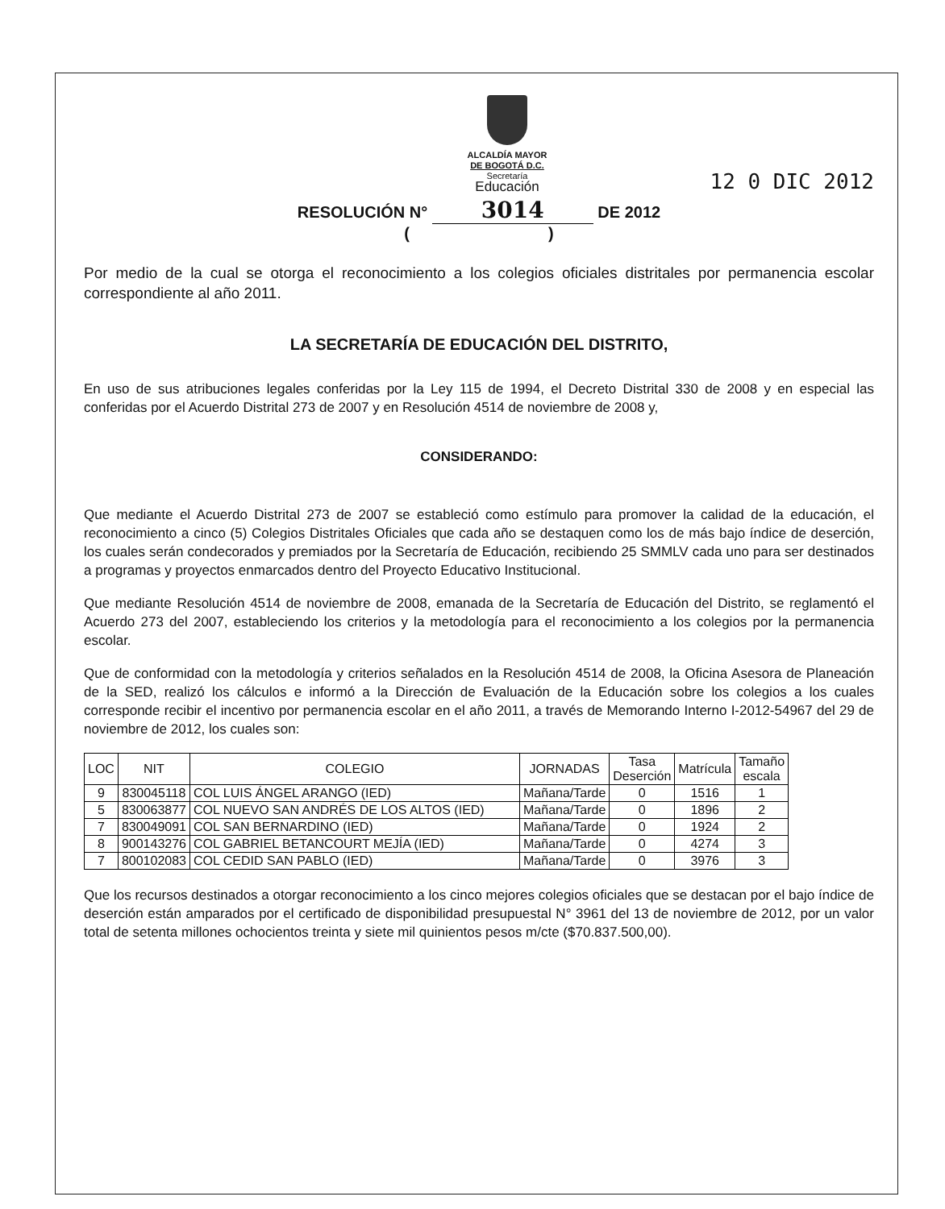ALCALDÍA MAYOR
DE BOGOTÁ D.C.
Secretaría
Educación
12 0 DIC 2012
RESOLUCIÓN N° 3014 DE 2012
( )
Por medio de la cual se otorga el reconocimiento a los colegios oficiales distritales por permanencia escolar correspondiente al año 2011.
LA SECRETARÍA DE EDUCACIÓN DEL DISTRITO,
En uso de sus atribuciones legales conferidas por la Ley 115 de 1994, el Decreto Distrital 330 de 2008 y en especial las conferidas por el Acuerdo Distrital 273 de 2007 y en Resolución 4514 de noviembre de 2008 y,
CONSIDERANDO:
Que mediante el Acuerdo Distrital 273 de 2007 se estableció como estímulo para promover la calidad de la educación, el reconocimiento a cinco (5) Colegios Distritales Oficiales que cada año se destaquen como los de más bajo índice de deserción, los cuales serán condecorados y premiados por la Secretaría de Educación, recibiendo 25 SMMLV cada uno para ser destinados a programas y proyectos enmarcados dentro del Proyecto Educativo Institucional.
Que mediante Resolución 4514 de noviembre de 2008, emanada de la Secretaría de Educación del Distrito, se reglamentó el Acuerdo 273 del 2007, estableciendo los criterios y la metodología para el reconocimiento a los colegios por la permanencia escolar.
Que de conformidad con la metodología y criterios señalados en la Resolución 4514 de 2008, la Oficina Asesora de Planeación de la SED, realizó los cálculos e informó a la Dirección de Evaluación de la Educación sobre los colegios a los cuales corresponde recibir el incentivo por permanencia escolar en el año 2011, a través de Memorando Interno I-2012-54967 del 29 de noviembre de 2012, los cuales son:
| LOC | NIT | COLEGIO | JORNADAS | Tasa Deserción | Matrícula | Tamaño escala |
| --- | --- | --- | --- | --- | --- | --- |
| 9 | 830045118 | COL LUIS ÁNGEL ARANGO (IED) | Mañana/Tarde | 0 | 1516 | 1 |
| 5 | 830063877 | COL NUEVO SAN ANDRÉS DE LOS ALTOS (IED) | Mañana/Tarde | 0 | 1896 | 2 |
| 7 | 830049091 | COL SAN BERNARDINO (IED) | Mañana/Tarde | 0 | 1924 | 2 |
| 8 | 900143276 | COL GABRIEL BETANCOURT MEJÍA (IED) | Mañana/Tarde | 0 | 4274 | 3 |
| 7 | 800102083 | COL CEDID SAN PABLO (IED) | Mañana/Tarde | 0 | 3976 | 3 |
Que los recursos destinados a otorgar reconocimiento a los cinco mejores colegios oficiales que se destacan por el bajo índice de deserción están amparados por el certificado de disponibilidad presupuestal N° 3961 del 13 de noviembre de 2012, por un valor total de setenta millones ochocientos treinta y siete mil quinientos pesos m/cte ($70.837.500,00).